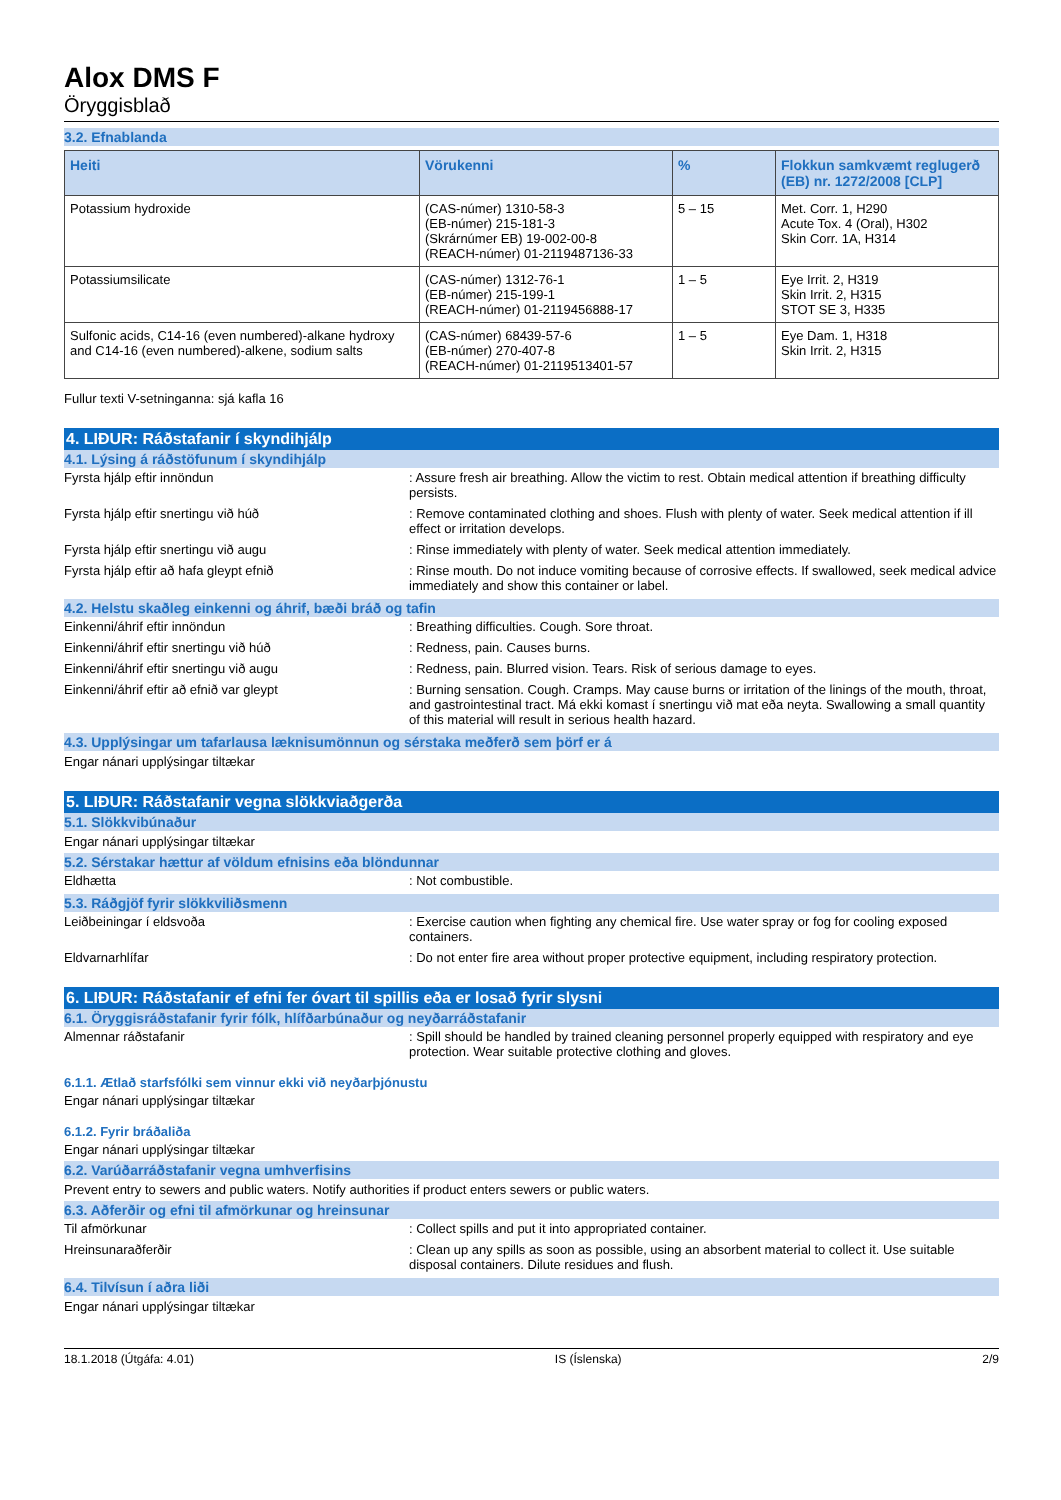Alox DMS F
Öryggisblað
3.2. Efnablanda
| Heiti | Vörukenni | % | Flokkun samkvæmt reglugerð (EB) nr. 1272/2008 [CLP] |
| --- | --- | --- | --- |
| Potassium hydroxide | (CAS-númer) 1310-58-3 (EB-númer) 215-181-3 (Skrárnúmer EB) 19-002-00-8 (REACH-númer) 01-2119487136-33 | 5 – 15 | Met. Corr. 1, H290 Acute Tox. 4 (Oral), H302 Skin Corr. 1A, H314 |
| Potassiumsilicate | (CAS-númer) 1312-76-1 (EB-númer) 215-199-1 (REACH-númer) 01-2119456888-17 | 1 – 5 | Eye Irrit. 2, H319 Skin Irrit. 2, H315 STOT SE 3, H335 |
| Sulfonic acids, C14-16 (even numbered)-alkane hydroxy and C14-16 (even numbered)-alkene, sodium salts | (CAS-númer) 68439-57-6 (EB-númer) 270-407-8 (REACH-númer) 01-2119513401-57 | 1 – 5 | Eye Dam. 1, H318 Skin Irrit. 2, H315 |
Fullur texti V-setninganna: sjá kafla 16
4. LIÐUR: Ráðstafanir í skyndihjálp
4.1. Lýsing á ráðstöfunum í skyndihjálp
Fyrsta hjálp eftir innöndun : Assure fresh air breathing. Allow the victim to rest. Obtain medical attention if breathing difficulty persists.
Fyrsta hjálp eftir snertingu við húð : Remove contaminated clothing and shoes. Flush with plenty of water. Seek medical attention if ill effect or irritation develops.
Fyrsta hjálp eftir snertingu við augu : Rinse immediately with plenty of water. Seek medical attention immediately.
Fyrsta hjálp eftir að hafa gleypt efnið : Rinse mouth. Do not induce vomiting because of corrosive effects. If swallowed, seek medical advice immediately and show this container or label.
4.2. Helstu skaðleg einkenni og áhrif, bæði bráð og tafin
Einkenni/áhrif eftir innöndun : Breathing difficulties. Cough. Sore throat.
Einkenni/áhrif eftir snertingu við húð : Redness, pain. Causes burns.
Einkenni/áhrif eftir snertingu við augu : Redness, pain. Blurred vision. Tears. Risk of serious damage to eyes.
Einkenni/áhrif eftir að efnið var gleypt : Burning sensation. Cough. Cramps. May cause burns or irritation of the linings of the mouth, throat, and gastrointestinal tract. Má ekki komast í snertingu við mat eða neyta. Swallowing a small quantity of this material will result in serious health hazard.
4.3. Upplýsingar um tafarlausa læknisumönnun og sérstaka meðferð sem þörf er á
Engar nánari upplýsingar tiltækar
5. LIÐUR: Ráðstafanir vegna slökkviaðgerða
5.1. Slökkvibúnaður
Engar nánari upplýsingar tiltækar
5.2. Sérstakar hættur af völdum efnisins eða blöndunnar
Eldhætta : Not combustible.
5.3. Ráðgjöf fyrir slökkviliðsmenn
Leiðbeiningar í eldsvoða : Exercise caution when fighting any chemical fire. Use water spray or fog for cooling exposed containers.
Eldvarnarhlífar : Do not enter fire area without proper protective equipment, including respiratory protection.
6. LIÐUR: Ráðstafanir ef efni fer óvart til spillis eða er losað fyrir slysni
6.1. Öryggisráðstafanir fyrir fólk, hlífðarbúnaður og neyðarráðstafanir
Almennar ráðstafanir : Spill should be handled by trained cleaning personnel properly equipped with respiratory and eye protection. Wear suitable protective clothing and gloves.
6.1.1. Ætlað starfsfólki sem vinnur ekki við neyðarþjónustu
Engar nánari upplýsingar tiltækar
6.1.2. Fyrir bráðaliða
Engar nánari upplýsingar tiltækar
6.2. Varúðarráðstafanir vegna umhverfisins
Prevent entry to sewers and public waters. Notify authorities if product enters sewers or public waters.
6.3. Aðferðir og efni til afmörkunar og hreinsunar
Til afmörkunar : Collect spills and put it into appropriated container.
Hreinsunaraðferðir : Clean up any spills as soon as possible, using an absorbent material to collect it. Use suitable disposal containers. Dilute residues and flush.
6.4. Tilvísun í aðra liði
Engar nánari upplýsingar tiltækar
18.1.2018 (Útgáfa: 4.01) IS (Íslenska) 2/9